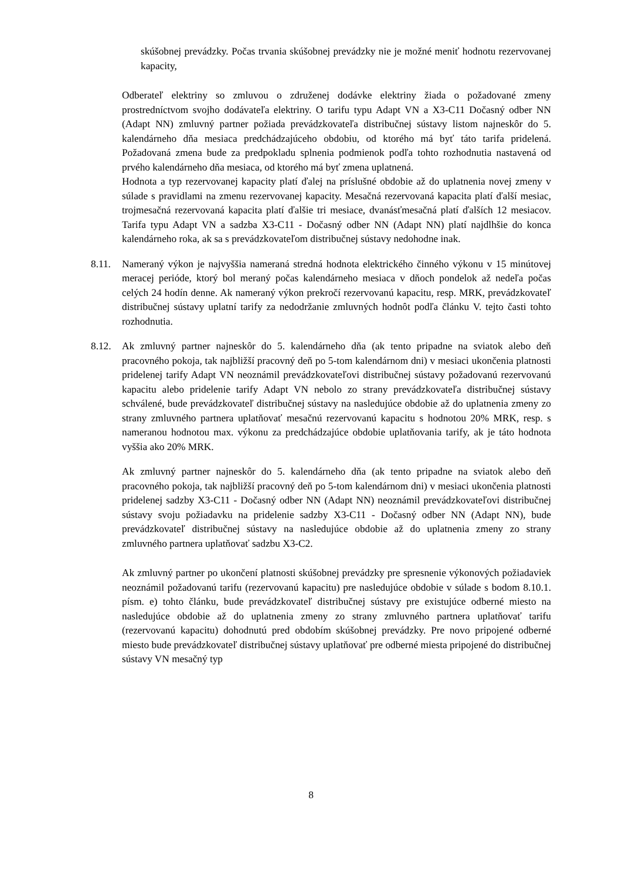skúšobnej prevádzky. Počas trvania skúšobnej prevádzky nie je možné meniť hodnotu rezervovanej kapacity,
Odberateľ elektriny so zmluvou o združenej dodávke elektriny žiada o požadované zmeny prostredníctvom svojho dodávateľa elektriny. O tarifu typu Adapt VN a X3-C11 Dočasný odber NN (Adapt NN) zmluvný partner požiada prevádzkovateľa distribučnej sústavy listom najneskôr do 5. kalendárneho dňa mesiaca predchádzajúceho obdobiu, od ktorého má byť táto tarifa pridelená. Požadovaná zmena bude za predpokladu splnenia podmienok podľa tohto rozhodnutia nastavená od prvého kalendárneho dňa mesiaca, od ktorého má byť zmena uplatnená.
Hodnota a typ rezervovanej kapacity platí ďalej na príslušné obdobie až do uplatnenia novej zmeny v súlade s pravidlami na zmenu rezervovanej kapacity. Mesačná rezervovaná kapacita platí ďalší mesiac, trojmesačná rezervovaná kapacita platí ďalšie tri mesiace, dvanásťmesačná platí ďalších 12 mesiacov. Tarifa typu Adapt VN a sadzba X3-C11 - Dočasný odber NN (Adapt NN) platí najdlhšie do konca kalendárneho roka, ak sa s prevádzkovateľom distribučnej sústavy nedohodne inak.
8.11. Nameraný výkon je najvyššia nameraná stredná hodnota elektrického činného výkonu v 15 minútovej meracej perióde, ktorý bol meraný počas kalendárneho mesiaca v dňoch pondelok až nedeľa počas celých 24 hodín denne. Ak nameraný výkon prekročí rezervovanú kapacitu, resp. MRK, prevádzkovateľ distribučnej sústavy uplatní tarify za nedodržanie zmluvných hodnôt podľa článku V. tejto časti tohto rozhodnutia.
8.12. Ak zmluvný partner najneskôr do 5. kalendárneho dňa (ak tento pripadne na sviatok alebo deň pracovného pokoja, tak najbližší pracovný deň po 5-tom kalendárnom dni) v mesiaci ukončenia platnosti pridelenej tarify Adapt VN neoznámil prevádzkovateľovi distribučnej sústavy požadovanú rezervovanú kapacitu alebo pridelenie tarify Adapt VN nebolo zo strany prevádzkovateľa distribučnej sústavy schválené, bude prevádzkovateľ distribučnej sústavy na nasledujúce obdobie až do uplatnenia zmeny zo strany zmluvného partnera uplatňovať mesačnú rezervovanú kapacitu s hodnotou 20% MRK, resp. s nameranou hodnotou max. výkonu za predchádzajúce obdobie uplatňovania tarify, ak je táto hodnota vyššia ako 20% MRK.
Ak zmluvný partner najneskôr do 5. kalendárneho dňa (ak tento pripadne na sviatok alebo deň pracovného pokoja, tak najbližší pracovný deň po 5-tom kalendárnom dni) v mesiaci ukončenia platnosti pridelenej sadzby X3-C11 - Dočasný odber NN (Adapt NN) neoznámil prevádzkovateľovi distribučnej sústavy svoju požiadavku na pridelenie sadzby X3-C11 - Dočasný odber NN (Adapt NN), bude prevádzkovateľ distribučnej sústavy na nasledujúce obdobie až do uplatnenia zmeny zo strany zmluvného partnera uplatňovať sadzbu X3-C2.
Ak zmluvný partner po ukončení platnosti skúšobnej prevádzky pre spresnenie výkonových požiadaviek neoznámil požadovanú tarifu (rezervovanú kapacitu) pre nasledujúce obdobie v súlade s bodom 8.10.1. písm. e) tohto článku, bude prevádzkovateľ distribučnej sústavy pre existujúce odberné miesto na nasledujúce obdobie až do uplatnenia zmeny zo strany zmluvného partnera uplatňovať tarifu (rezervovanú kapacitu) dohodnutú pred obdobím skúšobnej prevádzky. Pre novo pripojené odberné miesto bude prevádzkovateľ distribučnej sústavy uplatňovať pre odberné miesta pripojené do distribučnej sústavy VN mesačný typ
8